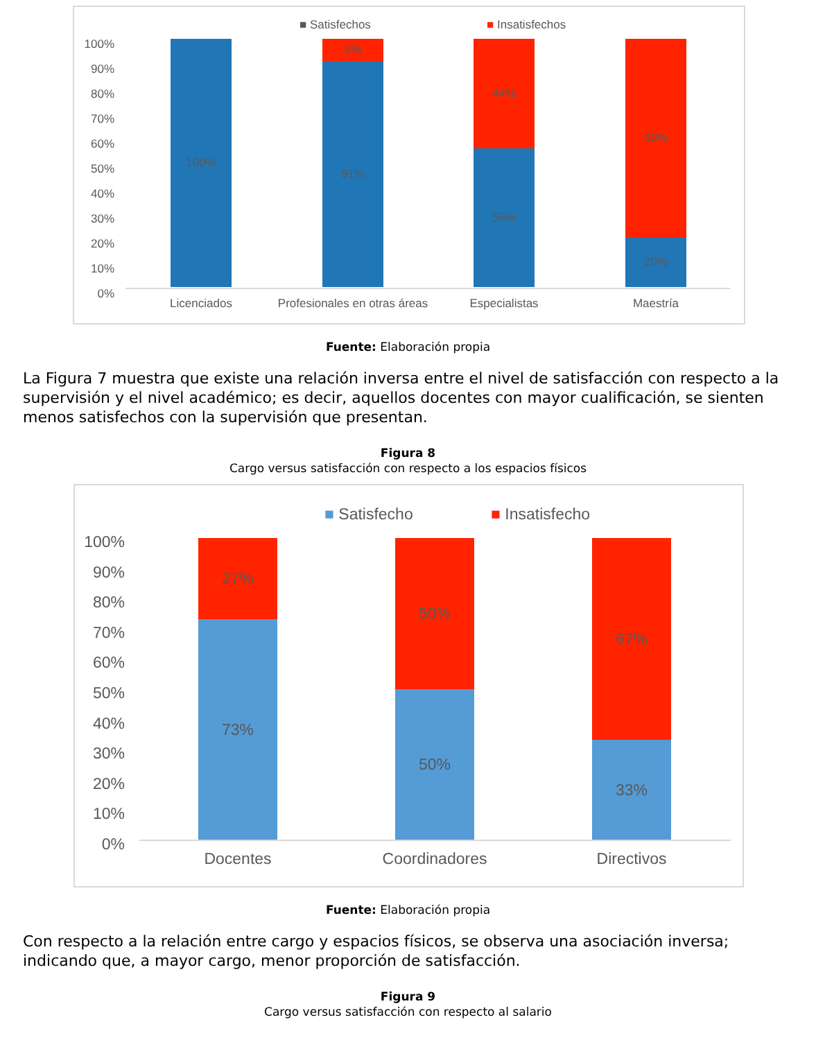■ Satisfechos ■ Insatisfechos
100%
90%
80%
70%
60%
50%
40%
30%
20%
10%
0%
100%
9%
91%
44%
56%
80%
20%
Licenciados
Profesionales en otras áreas
Especialistas Maestría
Fuente: Elaboración propia
La Figura 7 muestra que existe una relación inversa entre el nivel de satisfacción con respecto a la supervisión y el nivel académico; es decir, aquellos docentes con mayor cualificación, se sienten menos satisfechos con la supervisión que presentan.
Figura 8
Cargo versus satisfacción con respecto a los espacios físicos
■ Satisfecho ■ Insatisfecho
100%
90%
80%
70%
60%
50%
40%
30%
20%
10%
0%
27%
73%
50%
50%
67%
33%
Docentes Coordinadores Directivos
Fuente: Elaboración propia
Con respecto a la relación entre cargo y espacios físicos, se observa una asociación inversa; indicando que, a mayor cargo, menor proporción de satisfacción.
Figura 9
Cargo versus satisfacción con respecto al salario